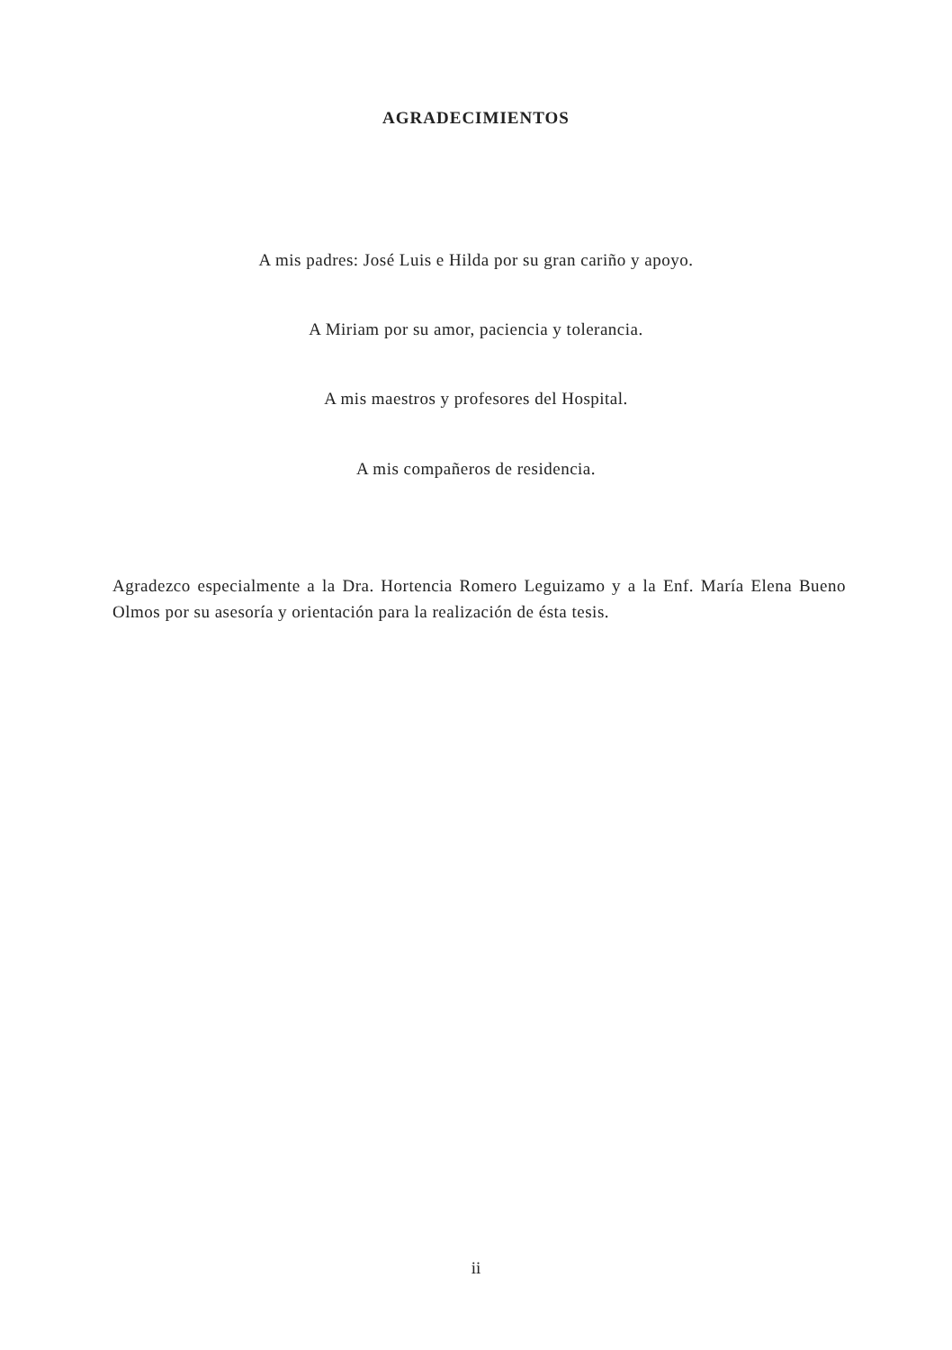AGRADECIMIENTOS
A mis padres: José Luis e Hilda por su gran cariño y apoyo.
A Miriam por su amor, paciencia y tolerancia.
A mis maestros y profesores del Hospital.
A mis compañeros de residencia.
Agradezco especialmente a la Dra. Hortencia Romero Leguizamo y a la Enf. María Elena Bueno Olmos por su asesoría y orientación para la realización de ésta tesis.
ii